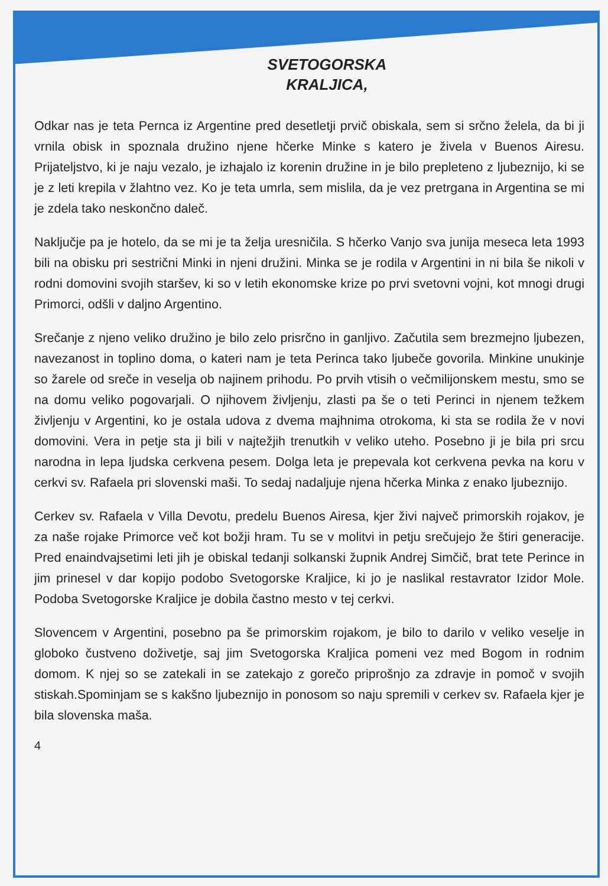SVETOGORSKA
KRALJICA,
Odkar nas je teta Pernca iz Argentine pred desetletji prvič obiskala, sem si srčno želela, da bi ji vrnila obisk in spoznala družino njene hčerke Minke s katero je živela v Buenos Airesu. Prijateljstvo, ki je naju vezalo, je izhajalo iz korenin družine in je bilo prepleteno z ljubeznijo, ki se je z leti krepila v žlahtno vez. Ko je teta umrla, sem mislila, da je vez pretrgana in Argentina se mi je zdela tako neskončno daleč.
Naključje pa je hotelo, da se mi je ta želja uresničila. S hčerko Vanjo sva junija meseca leta 1993 bili na obisku pri sestrični Minki in njeni družini. Minka se je rodila v Argentini in ni bila še nikoli v rodni domovini svojih staršev, ki so v letih ekonomske krize po prvi svetovni vojni, kot mnogi drugi Primorci, odšli v daljno Argentino.
Srečanje z njeno veliko družino je bilo zelo prisrčno in ganljivo. Začutila sem brezmejno ljubezen, navezanost in toplino doma, o kateri nam je teta Perinca tako ljubeče govorila. Minkine unukinje so žarele od sreče in veselja ob najinem prihodu. Po prvih vtisih o večmilijonskem mestu, smo se na domu veliko pogovarjali. O njihovem življenju, zlasti pa še o teti Perinci in njenem težkem življenju v Argentini, ko je ostala udova z dvema majhnima otrokoma, ki sta se rodila že v novi domovini. Vera in petje sta ji bili v najtežjih trenutkih v veliko uteho. Posebno ji je bila pri srcu narodna in lepa ljudska cerkvena pesem. Dolga leta je prepevala kot cerkvena pevka na koru v cerkvi sv. Rafaela pri slovenski maši. To sedaj nadaljuje njena hčerka Minka z enako ljubeznijo.
Cerkev sv. Rafaela v Villa Devotu, predelu Buenos Airesa, kjer živi največ primorskih rojakov, je za naše rojake Primorce več kot božji hram. Tu se v molitvi in petju srečujejo že štiri generacije. Pred enaindvajsetimi leti jih je obiskal tedanji solkanski župnik Andrej Simčič, brat tete Perince in jim prinesel v dar kopijo podobo Svetogorske Kraljice, ki jo je naslikal restavrator Izidor Mole. Podoba Svetogorske Kraljice je dobila častno mesto v tej cerkvi.
Slovencem v Argentini, posebno pa še primorskim rojakom, je bilo to darilo v veliko veselje in globoko čustveno doživetje, saj jim Svetogorska Kraljica pomeni vez med Bogom in rodnim domom. K njej so se zatekali in se zatekajo z gorečo priprošnjo za zdravje in pomoč v svojih stiskah.Spominjam se s kakšno ljubeznijo in ponosom so naju spremili v cerkev sv. Rafaela kjer je bila slovenska maša.
4